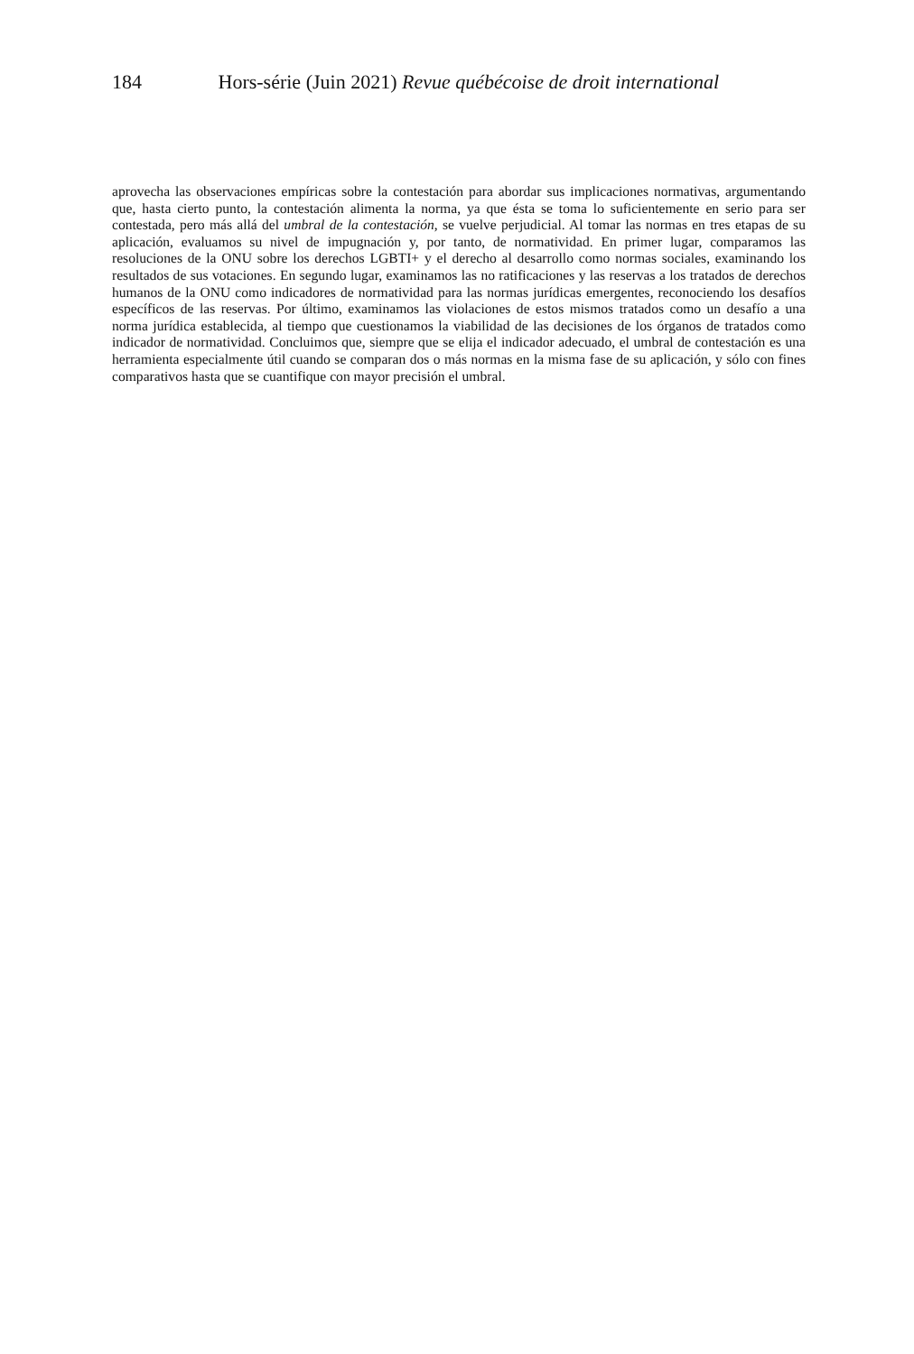184 Hors-série (Juin 2021) Revue québécoise de droit international
aprovecha las observaciones empíricas sobre la contestación para abordar sus implicaciones normativas, argumentando que, hasta cierto punto, la contestación alimenta la norma, ya que ésta se toma lo suficientemente en serio para ser contestada, pero más allá del umbral de la contestación, se vuelve perjudicial. Al tomar las normas en tres etapas de su aplicación, evaluamos su nivel de impugnación y, por tanto, de normatividad. En primer lugar, comparamos las resoluciones de la ONU sobre los derechos LGBTI+ y el derecho al desarrollo como normas sociales, examinando los resultados de sus votaciones. En segundo lugar, examinamos las no ratificaciones y las reservas a los tratados de derechos humanos de la ONU como indicadores de normatividad para las normas jurídicas emergentes, reconociendo los desafíos específicos de las reservas. Por último, examinamos las violaciones de estos mismos tratados como un desafío a una norma jurídica establecida, al tiempo que cuestionamos la viabilidad de las decisiones de los órganos de tratados como indicador de normatividad. Concluimos que, siempre que se elija el indicador adecuado, el umbral de contestación es una herramienta especialmente útil cuando se comparan dos o más normas en la misma fase de su aplicación, y sólo con fines comparativos hasta que se cuantifique con mayor precisión el umbral.